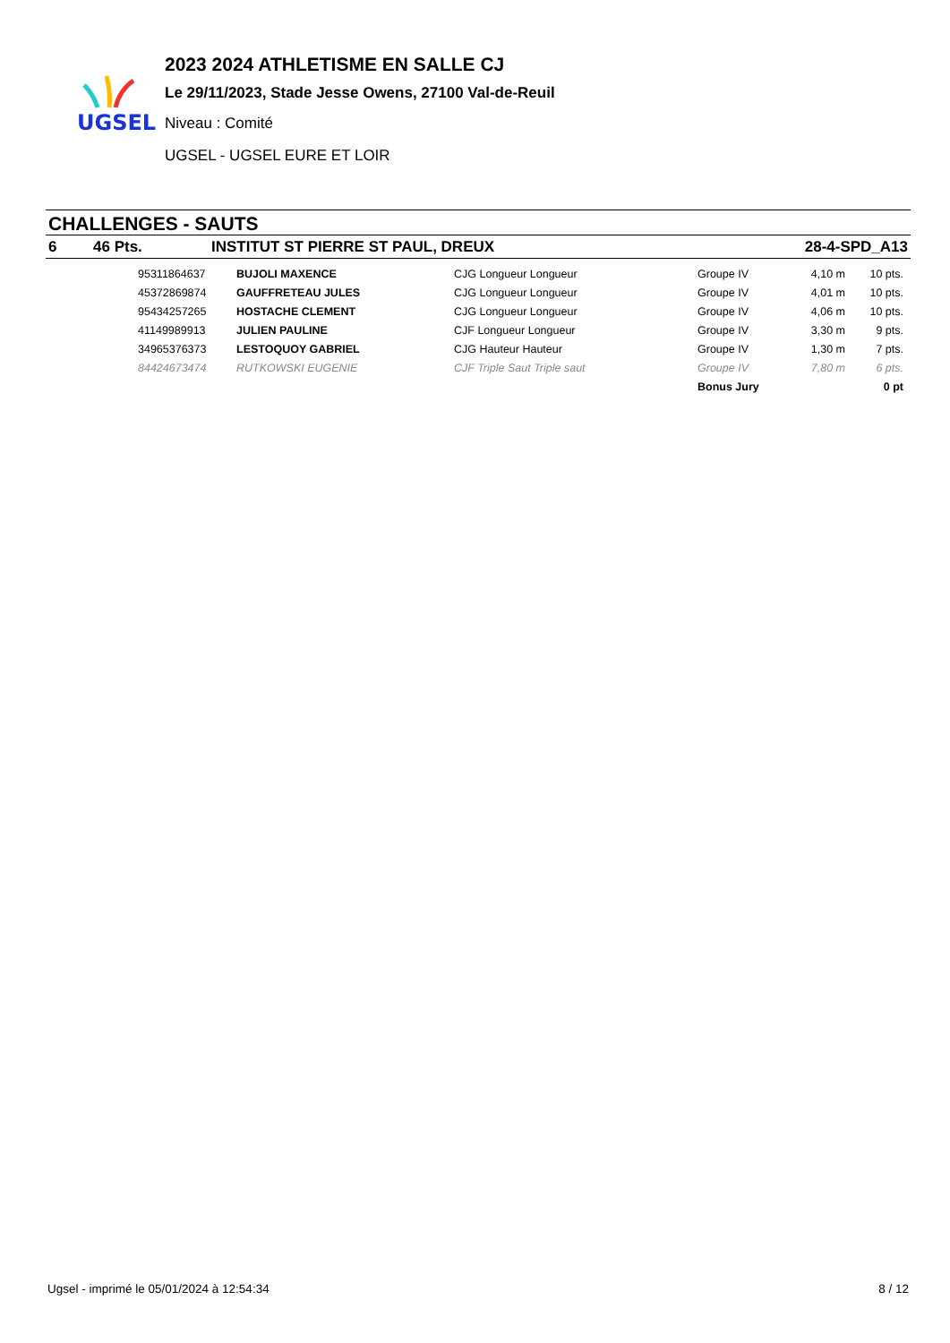UGSEL
2023 2024 ATHLETISME EN SALLE CJ
Le 29/11/2023, Stade Jesse Owens, 27100 Val-de-Reuil
Niveau : Comité
UGSEL - UGSEL EURE ET LOIR
CHALLENGES - SAUTS
6 46 Pts. INSTITUT ST PIERRE ST PAUL, DREUX 28-4-SPD_A13
| | 95311864637 | BUJOLI MAXENCE | CJG Longueur Longueur | Groupe IV | 4,10 m | 10 pts. |
| | 45372869874 | GAUFFRETEAU JULES | CJG Longueur Longueur | Groupe IV | 4,01 m | 10 pts. |
| | 95434257265 | HOSTACHE CLEMENT | CJG Longueur Longueur | Groupe IV | 4,06 m | 10 pts. |
| | 41149989913 | JULIEN PAULINE | CJF Longueur Longueur | Groupe IV | 3,30 m | 9 pts. |
| | 34965376373 | LESTOQUOY GABRIEL | CJG Hauteur Hauteur | Groupe IV | 1,30 m | 7 pts. |
| | 84424673474 | RUTKOWSKI EUGENIE | CJF Triple Saut Triple saut | Groupe IV | 7,80 m | 6 pts. |
| | | | | Bonus Jury | | 0 pt |
Ugsel - imprimé le 05/01/2024 à 12:54:34 8 / 12